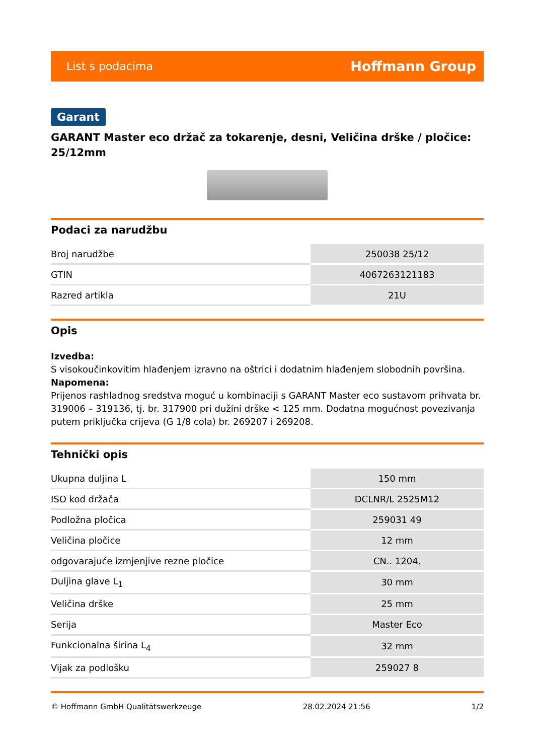List s podacima Hoffmann Group
Garant
GARANT Master eco držač za tokarenje, desni, Veličina drške / pločice: 25/12mm
Podaci za narudžbu
| Broj narudžbe | 250038 25/12 |
| GTIN | 4067263121183 |
| Razred artikla | 21U |
Opis
Izvedba:
S visokoučinkovitim hlađenjem izravno na oštrici i dodatnim hlađenjem slobodnih površina.
Napomena:
Prijenos rashladnog sredstva moguć u kombinaciji s GARANT Master eco sustavom prihvata br. 319006 – 319136, tj. br. 317900 pri dužini drške < 125 mm. Dodatna mogućnost povezivanja putem priključka crijeva (G 1/8 cola) br. 269207 i 269208.
Tehnički opis
| Ukupna duljina L | 150 mm |
| ISO kod držača | DCLNR/L 2525M12 |
| Podložna pločica | 259031 49 |
| Veličina pločice | 12 mm |
| odgovarajuće izmjenjive rezne pločice | CN.. 1204. |
| Duljina glave L<sub>1</sub> | 30 mm |
| Veličina drške | 25 mm |
| Serija | Master Eco |
| Funkcionalna širina L<sub>4</sub> | 32 mm |
| Vijak za podlošku | 259027 8 |
© Hoffmann GmbH Qualitätswerkzeuge 28.02.2024 21:56 1/2